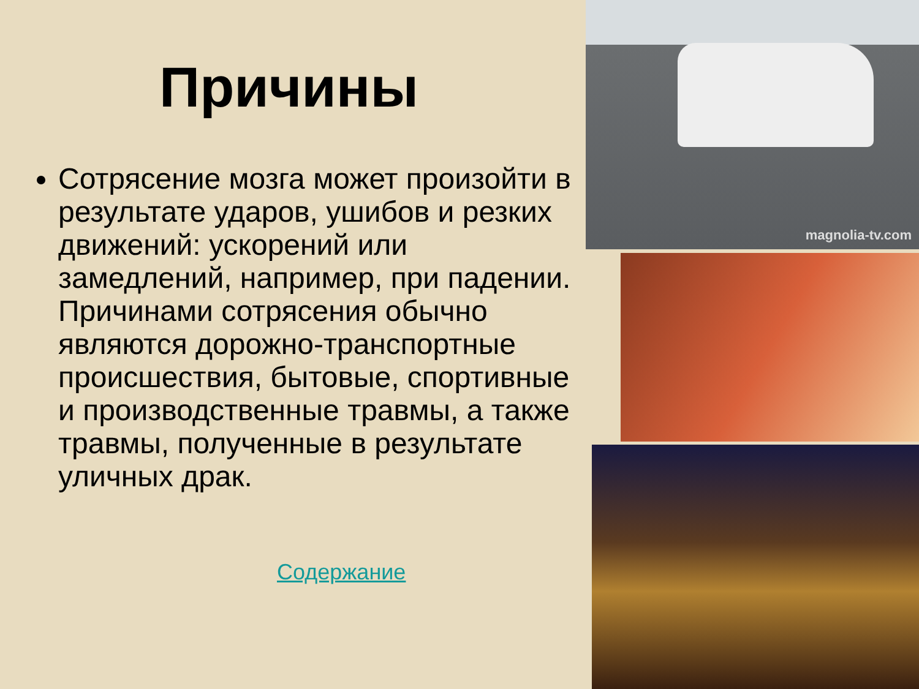Причины
Сотрясение мозга может произойти в результате ударов, ушибов и резких движений: ускорений или замедлений, например, при падении. Причинами сотрясения обычно являются дорожно-транспортные происшествия, бытовые, спортивные и производственные травмы, а также травмы, полученные в результате уличных драк.
Содержание
magnolia-tv.com